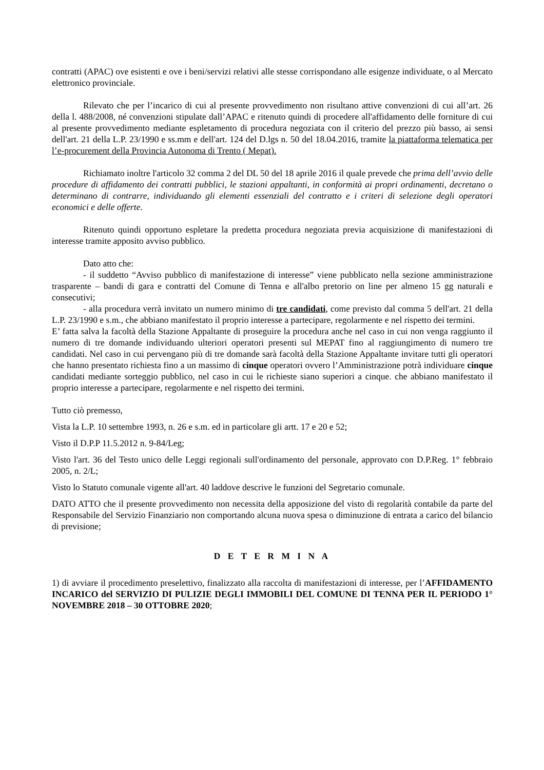contratti (APAC) ove esistenti e ove i beni/servizi relativi alle stesse corrispondano alle esigenze individuate, o al Mercato elettronico provinciale.
Rilevato che per l’incarico di cui al presente provvedimento non risultano attive convenzioni di cui all’art. 26 della l. 488/2008, né convenzioni stipulate dall’APAC e ritenuto quindi di procedere all'affidamento delle forniture di cui al presente provvedimento mediante espletamento di procedura negoziata con il criterio del prezzo più basso, ai sensi dell'art. 21 della L.P. 23/1990 e ss.mm e dell'art. 124 del D.lgs n. 50 del 18.04.2016, tramite la piattaforma telematica per l’e-procurement della Provincia Autonoma di Trento ( Mepat).
Richiamato inoltre l'articolo 32 comma 2 del DL 50 del 18 aprile 2016 il quale prevede che prima dell’avvio delle procedure di affidamento dei contratti pubblici, le stazioni appaltanti, in conformità ai propri ordinamenti, decretano o determinano di contrarre, individuando gli elementi essenziali del contratto e i criteri di selezione degli operatori economici e delle offerte.
Ritenuto quindi opportuno espletare la predetta procedura negoziata previa acquisizione di manifestazioni di interesse tramite apposito avviso pubblico.
Dato atto che:
- il suddetto “Avviso pubblico di manifestazione di interesse” viene pubblicato nella sezione amministrazione trasparente – bandi di gara e contratti del Comune di Tenna e all'albo pretorio on line per almeno 15 gg naturali e consecutivi;
- alla procedura verrà invitato un numero minimo di tre candidati, come previsto dal comma 5 dell'art. 21 della L.P. 23/1990 e s.m., che abbiano manifestato il proprio interesse a partecipare, regolarmente e nel rispetto dei termini.
E’ fatta salva la facoltà della Stazione Appaltante di proseguire la procedura anche nel caso in cui non venga raggiunto il numero di tre domande individuando ulteriori operatori presenti sul MEPAT fino al raggiungimento di numero tre candidati. Nel caso in cui pervengano più di tre domande sarà facoltà della Stazione Appaltante invitare tutti gli operatori che hanno presentato richiesta fino a un massimo di cinque operatori ovvero l’Amministrazione potrà individuare cinque candidati mediante sorteggio pubblico, nel caso in cui le richieste siano superiori a cinque. che abbiano manifestato il proprio interesse a partecipare, regolarmente e nel rispetto dei termini.
Tutto ciò premesso,
Vista la L.P. 10 settembre 1993, n. 26 e s.m. ed in particolare gli artt. 17 e 20 e 52;
Visto il D.P.P 11.5.2012 n. 9-84/Leg;
Visto l'art. 36 del Testo unico delle Leggi regionali sull'ordinamento del personale, approvato con D.P.Reg. 1° febbraio 2005, n. 2/L;
Visto lo Statuto comunale vigente all'art. 40 laddove descrive le funzioni del Segretario comunale.
DATO ATTO che il presente provvedimento non necessita della apposizione del visto di regolarità contabile da parte del Responsabile del Servizio Finanziario non comportando alcuna nuova spesa o diminuzione di entrata a carico del bilancio di previsione;
D E T E R M I N A
1) di avviare il procedimento preselettivo, finalizzato alla raccolta di manifestazioni di interesse, per l’AFFIDAMENTO INCARICO del SERVIZIO DI PULIZIE DEGLI IMMOBILI DEL COMUNE DI TENNA PER IL PERIODO 1° NOVEMBRE 2018 – 30 OTTOBRE 2020;